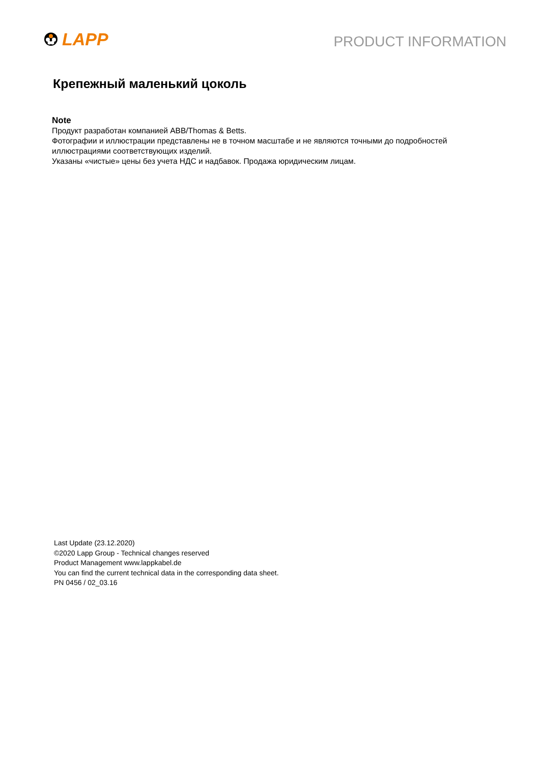LAPP
PRODUCT INFORMATION
Крепежный маленький цоколь
Note
Продукт разработан компанией ABB/Thomas & Betts.
Фотографии и иллюстрации представлены не в точном масштабе и не являются точными до подробностей иллюстрациями соответствующих изделий.
Указаны «чистые» цены без учета НДС и надбавок. Продажа юридическим лицам.
Last Update (23.12.2020)
©2020 Lapp Group - Technical changes reserved
Product Management www.lappkabel.de
You can find the current technical data in the corresponding data sheet.
PN 0456 / 02_03.16